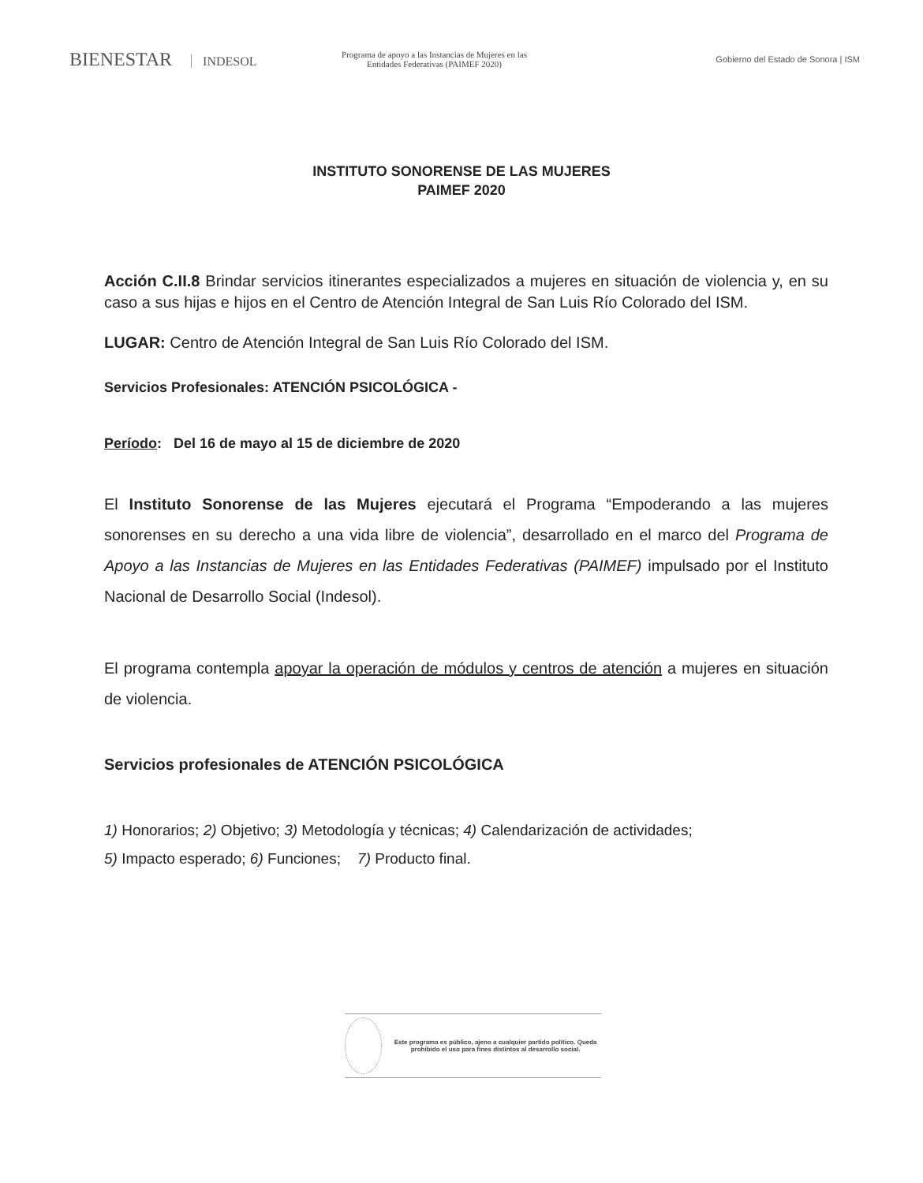BIENESTAR INDESOL
Programa de apoyo a las Instancias de Mujeres en las Entidades Federativas (PAIMEF 2020)
Gobierno del Estado de Sonora | ISM
INSTITUTO SONORENSE DE LAS MUJERES
PAIMEF 2020
Acción C.II.8 Brindar servicios itinerantes especializados a mujeres en situación de violencia y, en su caso a sus hijas e hijos en el Centro de Atención Integral de San Luis Río Colorado del ISM.
LUGAR: Centro de Atención Integral de San Luis Río Colorado del ISM.
Servicios Profesionales: ATENCIÓN PSICOLÓGICA -
Período: Del 16 de mayo al 15 de diciembre de 2020
El Instituto Sonorense de las Mujeres ejecutará el Programa “Empoderando a las mujeres sonorenses en su derecho a una vida libre de violencia”, desarrollado en el marco del Programa de Apoyo a las Instancias de Mujeres en las Entidades Federativas (PAIMEF) impulsado por el Instituto Nacional de Desarrollo Social (Indesol).
El programa contempla apoyar la operación de módulos y centros de atención a mujeres en situación de violencia.
Servicios profesionales de ATENCIÓN PSICOLÓGICA
1) Honorarios; 2) Objetivo; 3) Metodología y técnicas; 4) Calendarización de actividades;
5) Impacto esperado; 6) Funciones; 7) Producto final.
Este programa es público, ajeno a cualquier partido político. Queda prohibido el uso para fines distintos al desarrollo social.